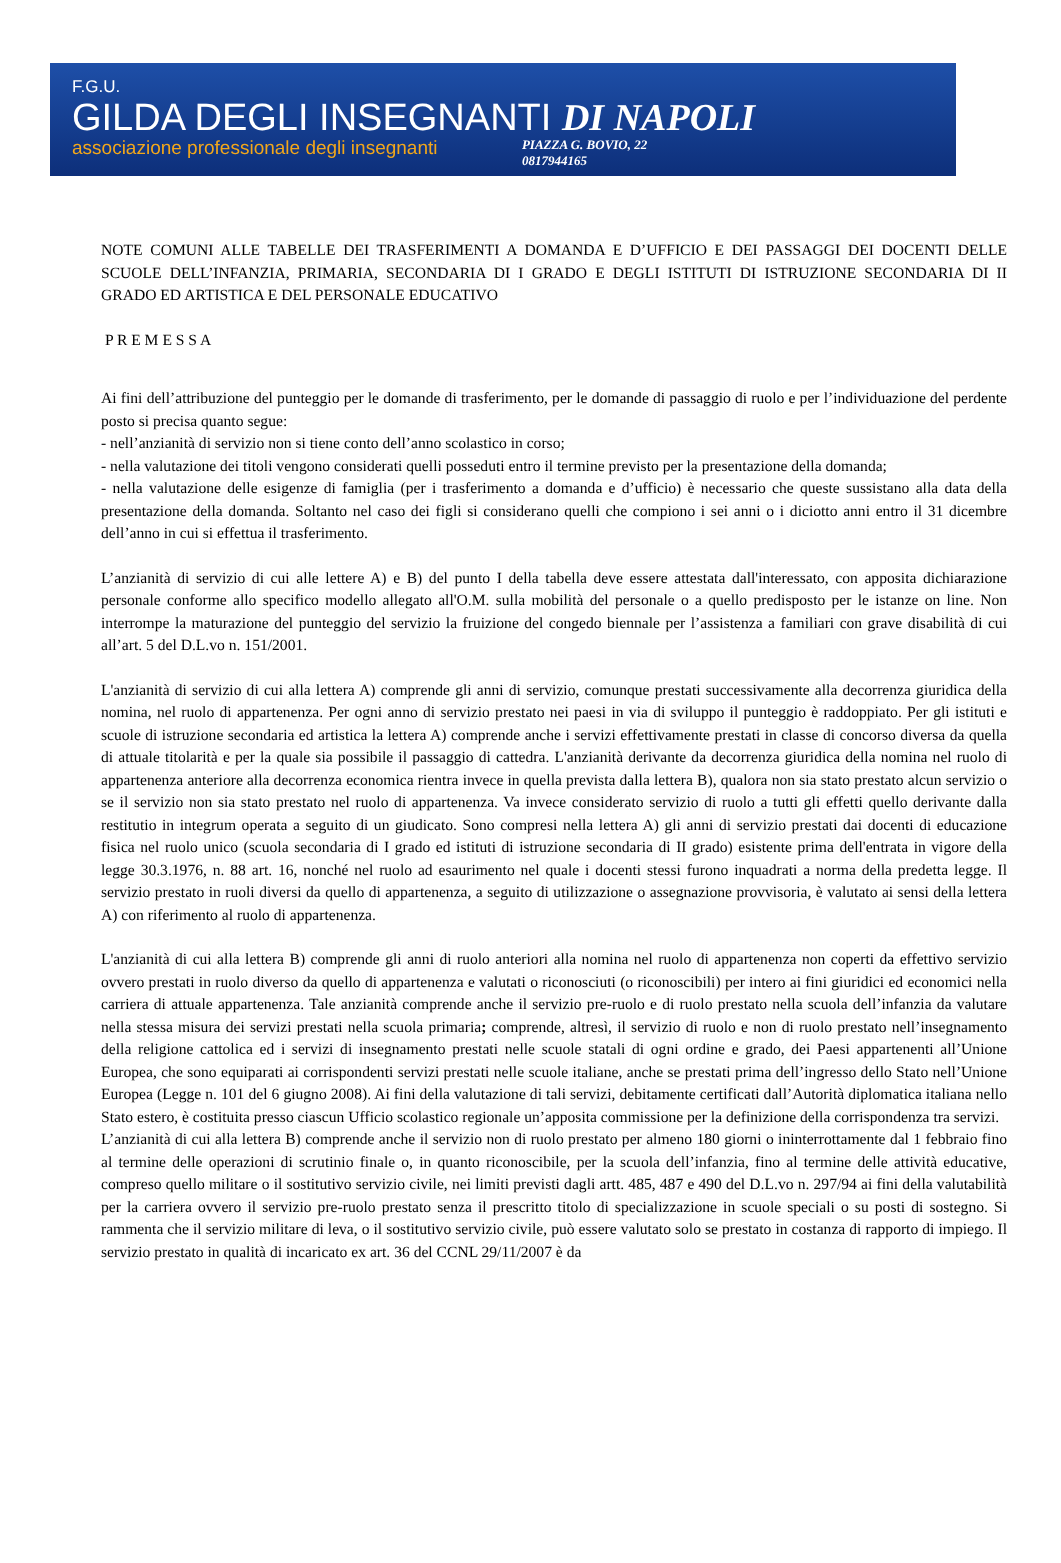F.G.U.
GILDA DEGLI INSEGNANTI DI NAPOLI
associazione professionale degli insegnanti
PIAZZA G. BOVIO, 22
0817944165
NOTE COMUNI ALLE TABELLE DEI TRASFERIMENTI A DOMANDA E D’UFFICIO E DEI PASSAGGI DEI DOCENTI DELLE SCUOLE DELL’INFANZIA, PRIMARIA, SECONDARIA DI I GRADO E DEGLI ISTITUTI DI ISTRUZIONE SECONDARIA DI II GRADO ED ARTISTICA E DEL PERSONALE EDUCATIVO
P R E M E S S A
Ai fini dell’attribuzione del punteggio per le domande di trasferimento, per le domande di passaggio di ruolo e per l’individuazione del perdente posto si precisa quanto segue:
- nell’anzianità di servizio non si tiene conto dell’anno scolastico in corso;
- nella valutazione dei titoli vengono considerati quelli posseduti entro il termine previsto per la presentazione della domanda;
- nella valutazione delle esigenze di famiglia (per i trasferimento a domanda e d’ufficio) è necessario che queste sussistano alla data della presentazione della domanda. Soltanto nel caso dei figli si considerano quelli che compiono i sei anni o i diciotto anni entro il 31 dicembre dell’anno in cui si effettua il trasferimento.
L’anzianità di servizio di cui alle lettere A) e B) del punto I della tabella deve essere attestata dall'interessato, con apposita dichiarazione personale conforme allo specifico modello allegato all'O.M. sulla mobilità del personale o a quello predisposto per le istanze on line. Non interrompe la maturazione del punteggio del servizio la fruizione del congedo biennale per l’assistenza a familiari con grave disabilità di cui all’art. 5 del D.L.vo n. 151/2001.
L'anzianità di servizio di cui alla lettera A) comprende gli anni di servizio, comunque prestati successivamente alla decorrenza giuridica della nomina, nel ruolo di appartenenza. Per ogni anno di servizio prestato nei paesi in via di sviluppo il punteggio è raddoppiato. Per gli istituti e scuole di istruzione secondaria ed artistica la lettera A) comprende anche i servizi effettivamente prestati in classe di concorso diversa da quella di attuale titolarità e per la quale sia possibile il passaggio di cattedra. L'anzianità derivante da decorrenza giuridica della nomina nel ruolo di appartenenza anteriore alla decorrenza economica rientra invece in quella prevista dalla lettera B), qualora non sia stato prestato alcun servizio o se il servizio non sia stato prestato nel ruolo di appartenenza. Va invece considerato servizio di ruolo a tutti gli effetti quello derivante dalla restitutio in integrum operata a seguito di un giudicato. Sono compresi nella lettera A) gli anni di servizio prestati dai docenti di educazione fisica nel ruolo unico (scuola secondaria di I grado ed istituti di istruzione secondaria di II grado) esistente prima dell'entrata in vigore della legge 30.3.1976, n. 88 art. 16, nonché nel ruolo ad esaurimento nel quale i docenti stessi furono inquadrati a norma della predetta legge. Il servizio prestato in ruoli diversi da quello di appartenenza, a seguito di utilizzazione o assegnazione provvisoria, è valutato ai sensi della lettera A) con riferimento al ruolo di appartenenza.
L'anzianità di cui alla lettera B) comprende gli anni di ruolo anteriori alla nomina nel ruolo di appartenenza non coperti da effettivo servizio ovvero prestati in ruolo diverso da quello di appartenenza e valutati o riconosciuti (o riconoscibili) per intero ai fini giuridici ed economici nella carriera di attuale appartenenza. Tale anzianità comprende anche il servizio pre-ruolo e di ruolo prestato nella scuola dell’infanzia da valutare nella stessa misura dei servizi prestati nella scuola primaria; comprende, altresì, il servizio di ruolo e non di ruolo prestato nell’insegnamento della religione cattolica ed i servizi di insegnamento prestati nelle scuole statali di ogni ordine e grado, dei Paesi appartenenti all’Unione Europea, che sono equiparati ai corrispondenti servizi prestati nelle scuole italiane, anche se prestati prima dell’ingresso dello Stato nell’Unione Europea (Legge n. 101 del 6 giugno 2008). Ai fini della valutazione di tali servizi, debitamente certificati dall’Autorità diplomatica italiana nello Stato estero, è costituita presso ciascun Ufficio scolastico regionale un’apposita commissione per la definizione della corrispondenza tra servizi.
L’anzianità di cui alla lettera B) comprende anche il servizio non di ruolo prestato per almeno 180 giorni o ininterrottamente dal 1 febbraio fino al termine delle operazioni di scrutinio finale o, in quanto riconoscibile, per la scuola dell’infanzia, fino al termine delle attività educative, compreso quello militare o il sostitutivo servizio civile, nei limiti previsti dagli artt. 485, 487 e 490 del D.L.vo n. 297/94 ai fini della valutabilità per la carriera ovvero il servizio pre-ruolo prestato senza il prescritto titolo di specializzazione in scuole speciali o su posti di sostegno. Si rammenta che il servizio militare di leva, o il sostitutivo servizio civile, può essere valutato solo se prestato in costanza di rapporto di impiego. Il servizio prestato in qualità di incaricato ex art. 36 del CCNL 29/11/2007 è da